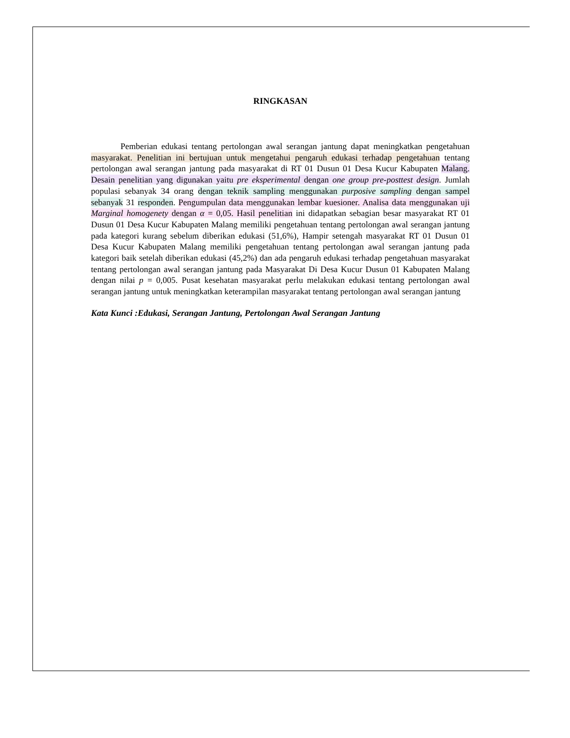RINGKASAN
Pemberian edukasi tentang pertolongan awal serangan jantung dapat meningkatkan pengetahuan masyarakat. Penelitian ini bertujuan untuk mengetahui pengaruh edukasi terhadap pengetahuan tentang pertolongan awal serangan jantung pada masyarakat di RT 01 Dusun 01 Desa Kucur Kabupaten Malang. Desain penelitian yang digunakan yaitu pre eksperimental dengan one group pre-posttest design. Jumlah populasi sebanyak 34 orang dengan teknik sampling menggunakan purposive sampling dengan sampel sebanyak 31 responden. Pengumpulan data menggunakan lembar kuesioner. Analisa data menggunakan uji Marginal homogenety dengan α = 0,05. Hasil penelitian ini didapatkan sebagian besar masyarakat RT 01 Dusun 01 Desa Kucur Kabupaten Malang memiliki pengetahuan tentang pertolongan awal serangan jantung pada kategori kurang sebelum diberikan edukasi (51,6%), Hampir setengah masyarakat RT 01 Dusun 01 Desa Kucur Kabupaten Malang memiliki pengetahuan tentang pertolongan awal serangan jantung pada kategori baik setelah diberikan edukasi (45,2%) dan ada pengaruh edukasi terhadap pengetahuan masyarakat tentang pertolongan awal serangan jantung pada Masyarakat Di Desa Kucur Dusun 01 Kabupaten Malang dengan nilai p = 0,005. Pusat kesehatan masyarakat perlu melakukan edukasi tentang pertolongan awal serangan jantung untuk meningkatkan keterampilan masyarakat tentang pertolongan awal serangan jantung
Kata Kunci :Edukasi, Serangan Jantung, Pertolongan Awal Serangan Jantung